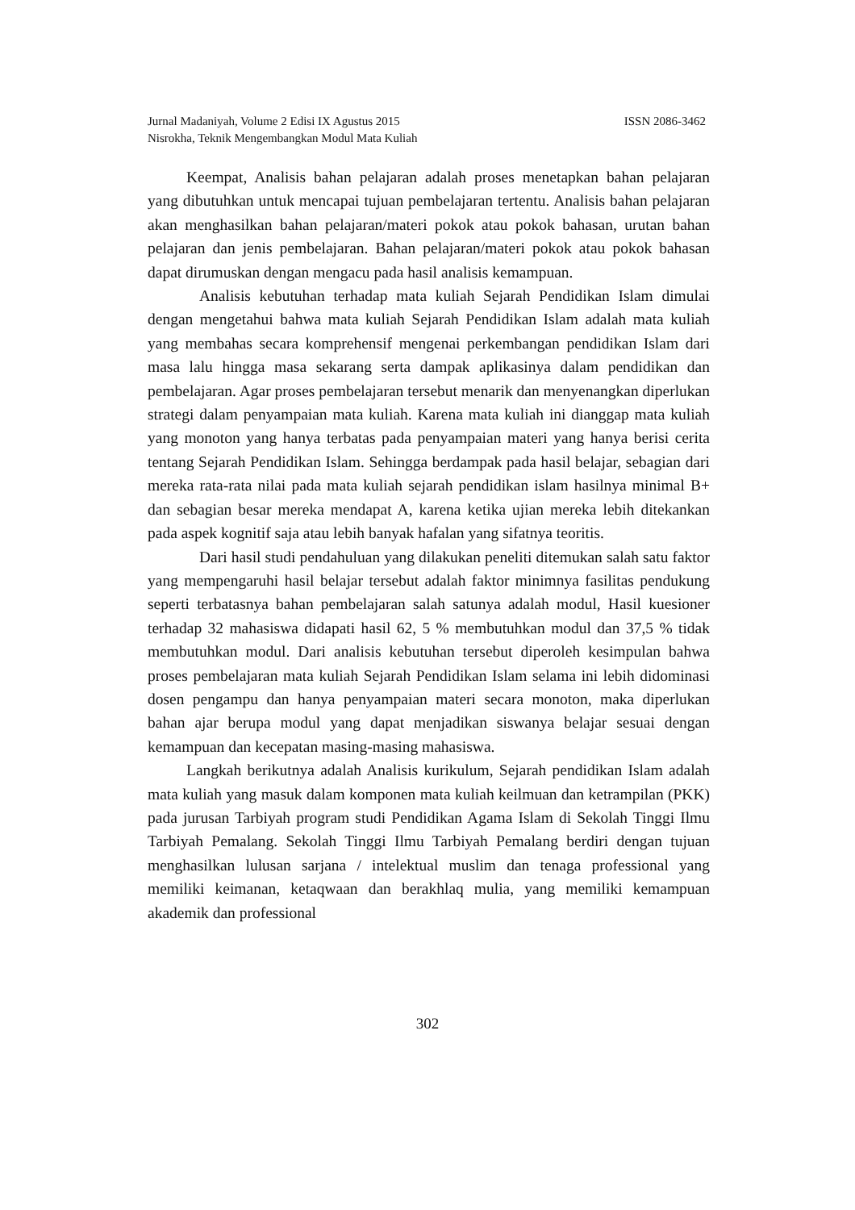Jurnal Madaniyah, Volume 2 Edisi IX Agustus 2015 ISSN 2086-3462
Nisrokha, Teknik Mengembangkan Modul Mata Kuliah
Keempat, Analisis bahan pelajaran adalah proses menetapkan bahan pelajaran yang dibutuhkan untuk mencapai tujuan pembelajaran tertentu. Analisis bahan pelajaran akan menghasilkan bahan pelajaran/materi pokok atau pokok bahasan, urutan bahan pelajaran dan jenis pembelajaran. Bahan pelajaran/materi pokok atau pokok bahasan dapat dirumuskan dengan mengacu pada hasil analisis kemampuan.
Analisis kebutuhan terhadap mata kuliah Sejarah Pendidikan Islam dimulai dengan mengetahui bahwa mata kuliah Sejarah Pendidikan Islam adalah mata kuliah yang membahas secara komprehensif mengenai perkembangan pendidikan Islam dari masa lalu hingga masa sekarang serta dampak aplikasinya dalam pendidikan dan pembelajaran. Agar proses pembelajaran tersebut menarik dan menyenangkan diperlukan strategi dalam penyampaian mata kuliah. Karena mata kuliah ini dianggap mata kuliah yang monoton yang hanya terbatas pada penyampaian materi yang hanya berisi cerita tentang Sejarah Pendidikan Islam. Sehingga berdampak pada hasil belajar, sebagian dari mereka rata-rata nilai pada mata kuliah sejarah pendidikan islam hasilnya minimal B+ dan sebagian besar mereka mendapat A, karena ketika ujian mereka lebih ditekankan pada aspek kognitif saja atau lebih banyak hafalan yang sifatnya teoritis.
Dari hasil studi pendahuluan yang dilakukan peneliti ditemukan salah satu faktor yang mempengaruhi hasil belajar tersebut adalah faktor minimnya fasilitas pendukung seperti terbatasnya bahan pembelajaran salah satunya adalah modul, Hasil kuesioner terhadap 32 mahasiswa didapati hasil 62, 5 % membutuhkan modul dan 37,5 % tidak membutuhkan modul. Dari analisis kebutuhan tersebut diperoleh kesimpulan bahwa proses pembelajaran mata kuliah Sejarah Pendidikan Islam selama ini lebih didominasi dosen pengampu dan hanya penyampaian materi secara monoton, maka diperlukan bahan ajar berupa modul yang dapat menjadikan siswanya belajar sesuai dengan kemampuan dan kecepatan masing-masing mahasiswa.
Langkah berikutnya adalah Analisis kurikulum, Sejarah pendidikan Islam adalah mata kuliah yang masuk dalam komponen mata kuliah keilmuan dan ketrampilan (PKK) pada jurusan Tarbiyah program studi Pendidikan Agama Islam di Sekolah Tinggi Ilmu Tarbiyah Pemalang. Sekolah Tinggi Ilmu Tarbiyah Pemalang berdiri dengan tujuan menghasilkan lulusan sarjana / intelektual muslim dan tenaga professional yang memiliki keimanan, ketaqwaan dan berakhlaq mulia, yang memiliki kemampuan akademik dan professional
302